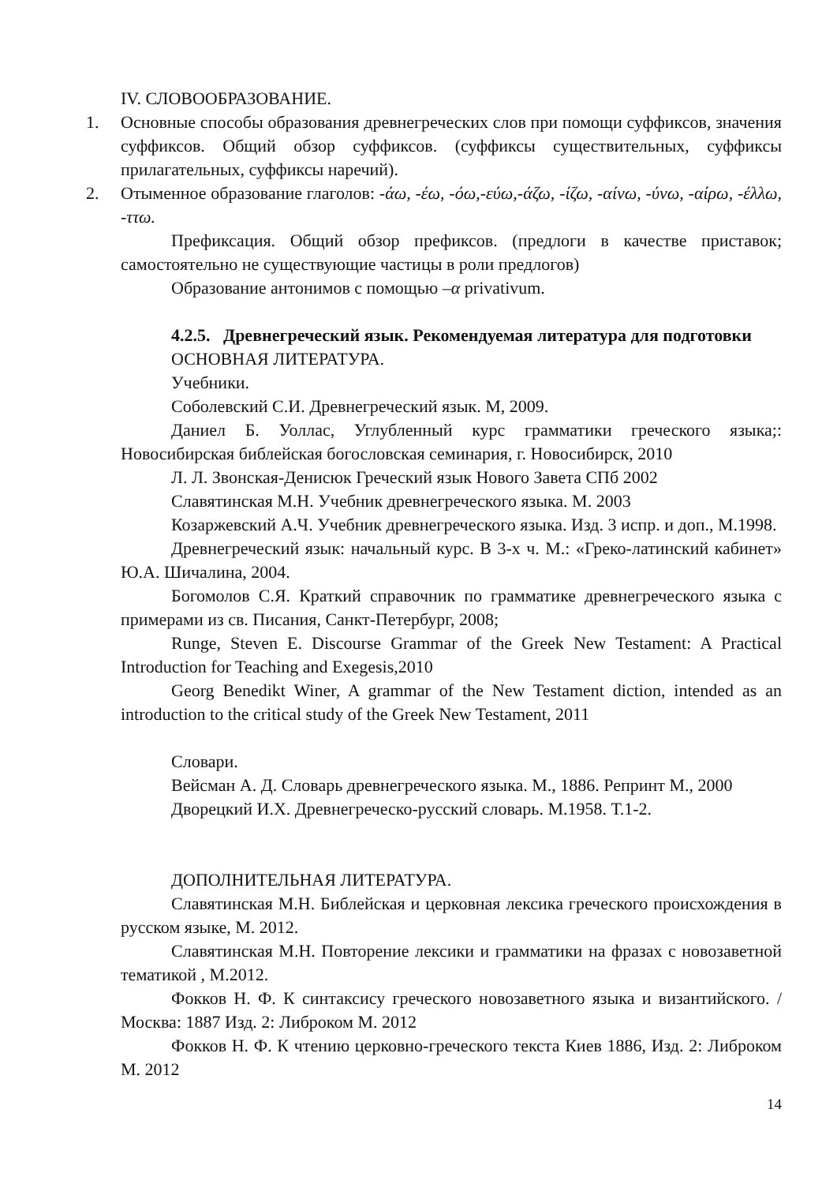IV. СЛОВООБРАЗОВАНИЕ.
1. Основные способы образования древнегреческих слов при помощи суффиксов, значения суффиксов. Общий обзор суффиксов. (суффиксы существительных, суффиксы прилагательных, суффиксы наречий).
2. Отыменное образование глаголов: -άω, -έω, -όω,-εύω,-άζω, -ίζω, -αίνω, -ύνω, -αίρω, -έλλω, -ττω.
Префиксация. Общий обзор префиксов. (предлоги в качестве приставок; самостоятельно не существующие частицы в роли предлогов)
Образование антонимов с помощью –α privativum.
4.2.5. Древнегреческий язык. Рекомендуемая литература для подготовки
ОСНОВНАЯ ЛИТЕРАТУРА.
Учебники.
Соболевский С.И. Древнегреческий язык. М, 2009.
Даниел Б. Уоллас, Углубленный курс грамматики греческого языка;: Новосибирская библейская богословская семинария, г. Новосибирск, 2010
Л. Л. Звонская-Денисюк Греческий язык Нового Завета СПб 2002
Славятинская М.Н. Учебник древнегреческого языка. М. 2003
Козаржевский А.Ч. Учебник древнегреческого языка. Изд. 3 испр. и доп., М.1998.
Древнегреческий язык: начальный курс. В 3-х ч. М.: «Греко-латинский кабинет» Ю.А. Шичалина, 2004.
Богомолов С.Я. Краткий справочник по грамматике древнегреческого языка с примерами из св. Писания, Санкт-Петербург, 2008;
Runge, Steven E. Discourse Grammar of the Greek New Testament: A Practical Introduction for Teaching and Exegesis,2010
Georg Benedikt Winer, A grammar of the New Testament diction, intended as an introduction to the critical study of the Greek New Testament, 2011
Словари.
Вейсман А. Д. Словарь древнегреческого языка. М., 1886. Репринт М., 2000
Дворецкий И.Х. Древнегреческо-русский словарь. М.1958. Т.1-2.
ДОПОЛНИТЕЛЬНАЯ ЛИТЕРАТУРА.
Славятинская М.Н. Библейская и церковная лексика греческого происхождения в русском языке, М. 2012.
Славятинская М.Н. Повторение лексики и грамматики на фразах с новозаветной тематикой , М.2012.
Фокков Н. Ф. К синтаксису греческого новозаветного языка и византийского. / Москва: 1887 Изд. 2: Либроком М. 2012
Фокков Н. Ф. К чтению церковно-греческого текста Киев 1886, Изд. 2: Либроком М. 2012
14